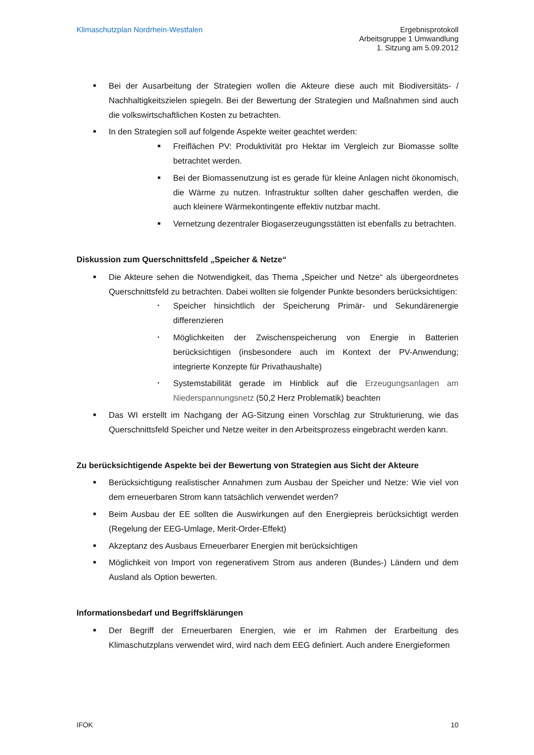Klimaschutzplan Nordrhein-Westfalen
Ergebnisprotokoll
Arbeitsgruppe 1 Umwandlung
1. Sitzung am 5.09.2012
■ Bei der Ausarbeitung der Strategien wollen die Akteure diese auch mit Biodiversitäts- / Nachhaltigkeitszielen spiegeln. Bei der Bewertung der Strategien und Maßnahmen sind auch die volkswirtschaftlichen Kosten zu betrachten.
■ In den Strategien soll auf folgende Aspekte weiter geachtet werden:
■ Freiflächen PV: Produktivität pro Hektar im Vergleich zur Biomasse sollte betrachtet werden.
■ Bei der Biomassenutzung ist es gerade für kleine Anlagen nicht ökonomisch, die Wärme zu nutzen. Infrastruktur sollten daher geschaffen werden, die auch kleinere Wärmekontingente effektiv nutzbar macht.
■ Vernetzung dezentraler Biogaserzeugungsstätten ist ebenfalls zu betrachten.
Diskussion zum Querschnittsfeld „Speicher & Netze“
■ Die Akteure sehen die Notwendigkeit, das Thema „Speicher und Netze“ als übergeordnetes Querschnittsfeld zu betrachten. Dabei wollten sie folgender Punkte besonders berücksichtigen:
• Speicher hinsichtlich der Speicherung Primär- und Sekundärenergie differenzieren
• Möglichkeiten der Zwischenspeicherung von Energie in Batterien berücksichtigen (insbesondere auch im Kontext der PV-Anwendung; integrierte Konzepte für Privathaushalte)
• Systemstabilität gerade im Hinblick auf die Erzeugungsanlagen am Niederspannungsnetz (50,2 Herz Problematik) beachten
■ Das WI erstellt im Nachgang der AG-Sitzung einen Vorschlag zur Strukturierung, wie das Querschnittsfeld Speicher und Netze weiter in den Arbeitsprozess eingebracht werden kann.
Zu berücksichtigende Aspekte bei der Bewertung von Strategien aus Sicht der Akteure
■ Berücksichtigung realistischer Annahmen zum Ausbau der Speicher und Netze: Wie viel von dem erneuerbaren Strom kann tatsächlich verwendet werden?
■ Beim Ausbau der EE sollten die Auswirkungen auf den Energiepreis berücksichtigt werden (Regelung der EEG-Umlage, Merit-Order-Effekt)
■ Akzeptanz des Ausbaus Erneuerbarer Energien mit berücksichtigen
■ Möglichkeit von Import von regenerativem Strom aus anderen (Bundes-) Ländern und dem Ausland als Option bewerten.
Informationsbedarf und Begriffsklärungen
■ Der Begriff der Erneuerbaren Energien, wie er im Rahmen der Erarbeitung des Klimaschutzplans verwendet wird, wird nach dem EEG definiert. Auch andere Energieformen
IFOK 10